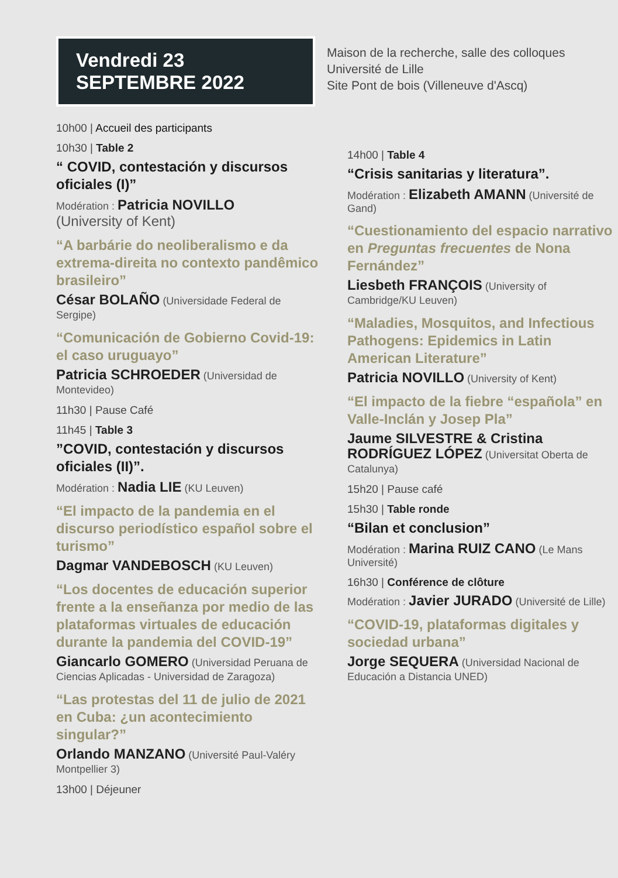Vendredi 23
SEPTEMBRE 2022
Maison de la recherche, salle des colloques
Université de Lille
Site Pont de bois (Villeneuve d'Ascq)
10h00 | Accueil des participants
10h30 | Table 2
“ COVID, contestación y discursos oficiales (I)”
Modération : Patricia NOVILLO
(University of Kent)
“A barbárie do neoliberalismo e da extrema-direita no contexto pandêmico brasileiro”
César BOLAÑO (Universidade Federal de Sergipe)
“Comunicación de Gobierno Covid-19: el caso uruguayo”
Patricia SCHROEDER (Universidad de Montevideo)
11h30 | Pause Café
11h45 | Table 3
”COVID, contestación y discursos oficiales (II)”.
Modération : Nadia LIE (KU Leuven)
“El impacto de la pandemia en el discurso periodístico español sobre el turismo”
Dagmar VANDEBOSCH (KU Leuven)
“Los docentes de educación superior frente a la enseñanza por medio de las plataformas virtuales de educación durante la pandemia del COVID-19”
Giancarlo GOMERO (Universidad Peruana de Ciencias Aplicadas - Universidad de Zaragoza)
“Las protestas del 11 de julio de 2021 en Cuba: ¿un acontecimiento singular?”
Orlando MANZANO (Université Paul-Valéry Montpellier 3)
13h00 | Déjeuner
14h00 | Table 4
“Crisis sanitarias y literatura”.
Modération : Elizabeth AMANN (Université de Gand)
“Cuestionamiento del espacio narrativo en Preguntas frecuentes de Nona Fernández”
Liesbeth FRANÇOIS (University of Cambridge/KU Leuven)
“Maladies, Mosquitos, and Infectious Pathogens: Epidemics in Latin American Literature”
Patricia NOVILLO (University of Kent)
“El impacto de la fiebre “española” en Valle-Inclán y Josep Pla”
Jaume SILVESTRE & Cristina RODRÍGUEZ LÓPEZ (Universitat Oberta de Catalunya)
15h20 | Pause café
15h30 | Table ronde
“Bilan et conclusion”
Modération : Marina RUIZ CANO (Le Mans Université)
16h30 | Conférence de clôture
Modération : Javier JURADO (Université de Lille)
“COVID-19, plataformas digitales y sociedad urbana”
Jorge SEQUERA (Universidad Nacional de Educación a Distancia UNED)